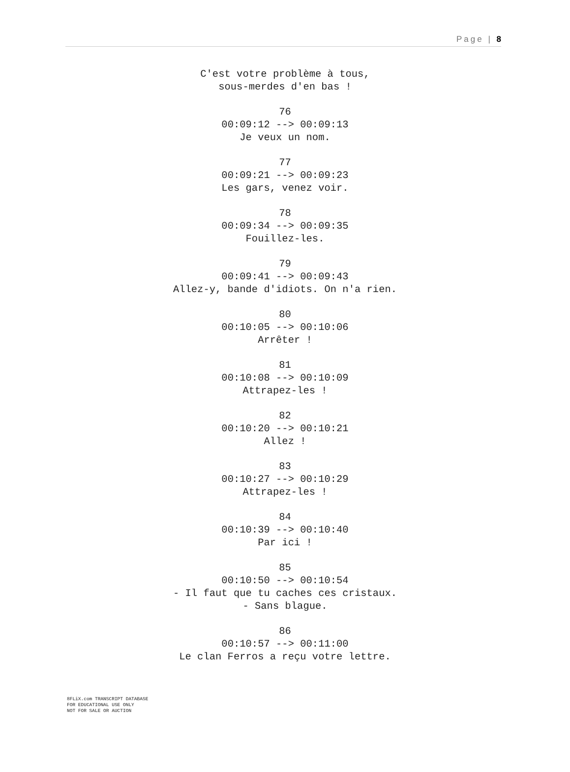Page | 8
C'est votre problème à tous,
sous-merdes d'en bas !
76
00:09:12 --> 00:09:13
Je veux un nom.
77
00:09:21 --> 00:09:23
Les gars, venez voir.
78
00:09:34 --> 00:09:35
Fouillez-les.
79
00:09:41 --> 00:09:43
Allez-y, bande d'idiots. On n'a rien.
80
00:10:05 --> 00:10:06
Arrêter !
81
00:10:08 --> 00:10:09
Attrapez-les !
82
00:10:20 --> 00:10:21
Allez !
83
00:10:27 --> 00:10:29
Attrapez-les !
84
00:10:39 --> 00:10:40
Par ici !
85
00:10:50 --> 00:10:54
- Il faut que tu caches ces cristaux.
- Sans blague.
86
00:10:57 --> 00:11:00
Le clan Ferros a reçu votre lettre.
8FLiX.com TRANSCRIPT DATABASE
FOR EDUCATIONAL USE ONLY
NOT FOR SALE OR AUCTION